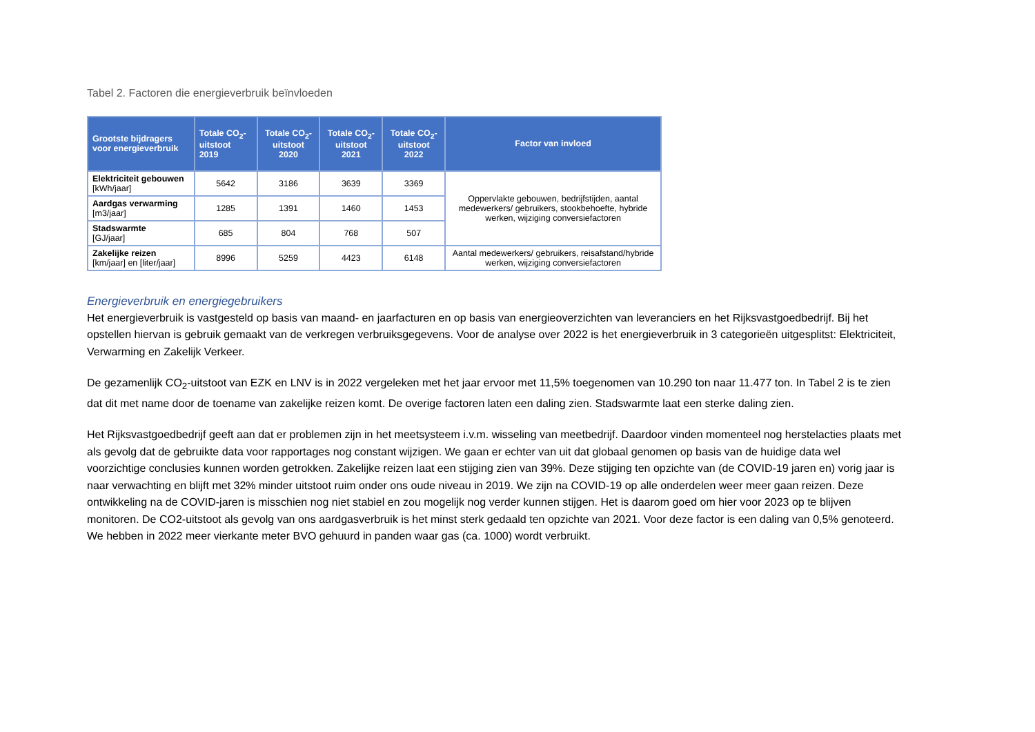Tabel 2. Factoren die energieverbruik beïnvloeden
| Grootste bijdragers voor energieverbruik | Totale CO<sub>2</sub>-uitstoot 2019 | Totale CO<sub>2</sub>-uitstoot 2020 | Totale CO<sub>2</sub>-uitstoot 2021 | Totale CO<sub>2</sub>-uitstoot 2022 | Factor van invloed |
| --- | --- | --- | --- | --- | --- |
| Elektriciteit gebouwen [kWh/jaar] | 5642 | 3186 | 3639 | 3369 | Oppervlakte gebouwen, bedrijfstijden, aantal medewerkers/ gebruikers, stookbehoefte, hybride werken, wijziging conversiefactoren |
| Aardgas verwarming [m3/jaar] | 1285 | 1391 | 1460 | 1453 | |
| Stadswarmte [GJ/jaar] | 685 | 804 | 768 | 507 | |
| Zakelijke reizen [km/jaar] en [liter/jaar] | 8996 | 5259 | 4423 | 6148 | Aantal medewerkers/ gebruikers, reisafstand/hybride werken, wijziging conversiefactoren |
Energieverbruik en energiegebruikers
Het energieverbruik is vastgesteld op basis van maand- en jaarfacturen en op basis van energieoverzichten van leveranciers en het Rijksvastgoedbedrijf. Bij het opstellen hiervan is gebruik gemaakt van de verkregen verbruiksgegevens. Voor de analyse over 2022 is het energieverbruik in 3 categorieën uitgesplitst: Elektriciteit, Verwarming en Zakelijk Verkeer.
De gezamenlijk CO<sub>2</sub>-uitstoot van EZK en LNV is in 2022 vergeleken met het jaar ervoor met 11,5% toegenomen van 10.290 ton naar 11.477 ton. In Tabel 2 is te zien dat dit met name door de toename van zakelijke reizen komt. De overige factoren laten een daling zien. Stadswarmte laat een sterke daling zien.
Het Rijksvastgoedbedrijf geeft aan dat er problemen zijn in het meetsysteem i.v.m. wisseling van meetbedrijf. Daardoor vinden momenteel nog herstelacties plaats met als gevolg dat de gebruikte data voor rapportages nog constant wijzigen. We gaan er echter van uit dat globaal genomen op basis van de huidige data wel voorzichtige conclusies kunnen worden getrokken. Zakelijke reizen laat een stijging zien van 39%. Deze stijging ten opzichte van (de COVID-19 jaren en) vorig jaar is naar verwachting en blijft met 32% minder uitstoot ruim onder ons oude niveau in 2019. We zijn na COVID-19 op alle onderdelen weer meer gaan reizen. Deze ontwikkeling na de COVID-jaren is misschien nog niet stabiel en zou mogelijk nog verder kunnen stijgen. Het is daarom goed om hier voor 2023 op te blijven monitoren. De CO2-uitstoot als gevolg van ons aardgasverbruik is het minst sterk gedaald ten opzichte van 2021. Voor deze factor is een daling van 0,5% genoteerd. We hebben in 2022 meer vierkante meter BVO gehuurd in panden waar gas (ca. 1000) wordt verbruikt.